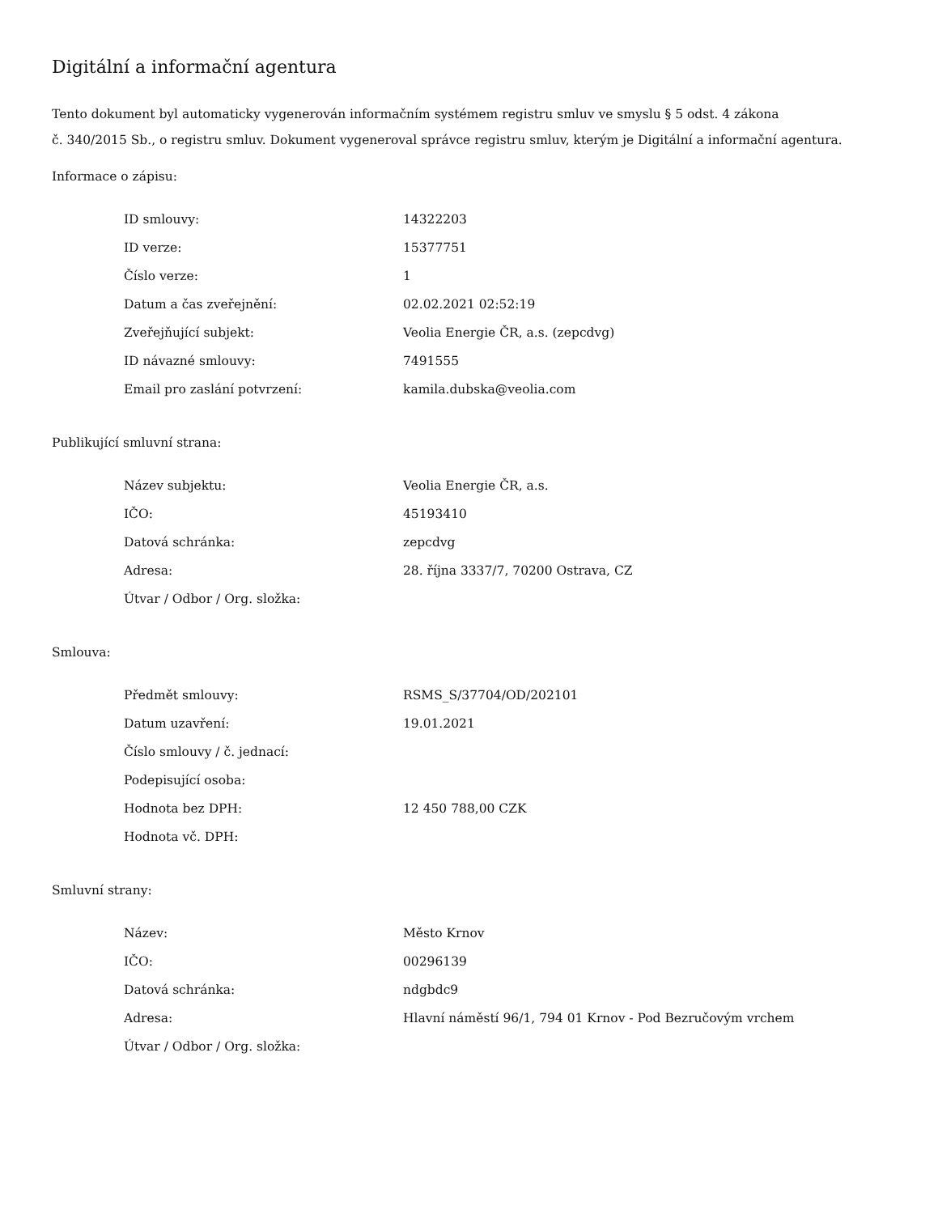Digitální a informační agentura
Tento dokument byl automaticky vygenerován informačním systémem registru smluv ve smyslu § 5 odst. 4 zákona
č. 340/2015 Sb., o registru smluv. Dokument vygeneroval správce registru smluv, kterým je Digitální a informační agentura.
Informace o zápisu:
| ID smlouvy: | 14322203 |
| ID verze: | 15377751 |
| Číslo verze: | 1 |
| Datum a čas zveřejnění: | 02.02.2021 02:52:19 |
| Zveřejňující subjekt: | Veolia Energie ČR, a.s. (zepcdvg) |
| ID návazné smlouvy: | 7491555 |
| Email pro zaslání potvrzení: | kamila.dubska@veolia.com |
Publikující smluvní strana:
| Název subjektu: | Veolia Energie ČR, a.s. |
| IČO: | 45193410 |
| Datová schránka: | zepcdvg |
| Adresa: | 28. října 3337/7, 70200 Ostrava, CZ |
| Útvar / Odbor / Org. složka: | |
Smlouva:
| Předmět smlouvy: | RSMS_S/37704/OD/202101 |
| Datum uzavření: | 19.01.2021 |
| Číslo smlouvy / č. jednací: | |
| Podepisující osoba: | |
| Hodnota bez DPH: | 12 450 788,00 CZK |
| Hodnota vč. DPH: | |
Smluvní strany:
| Název: | Město Krnov |
| IČO: | 00296139 |
| Datová schránka: | ndgbdc9 |
| Adresa: | Hlavní náměstí 96/1, 794 01 Krnov - Pod Bezručovým vrchem |
| Útvar / Odbor / Org. složka: | |